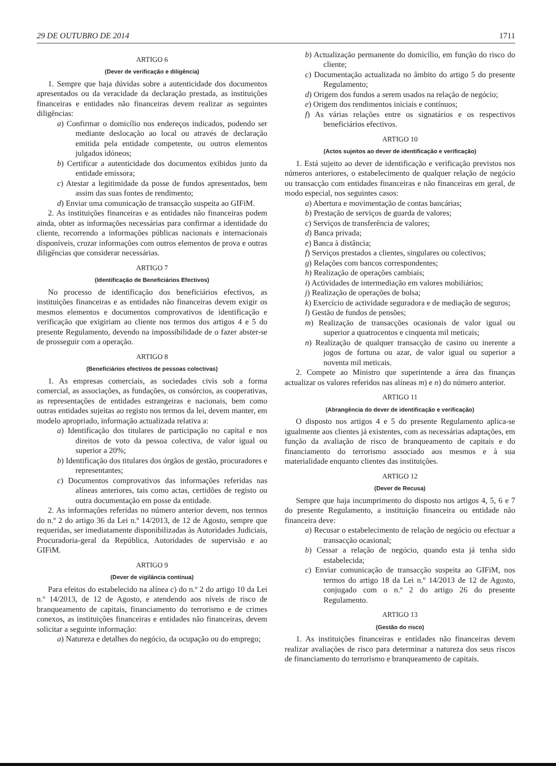29 DE OUTUBRO DE 2014 1711
ARTIGO 6
(Dever de verificação e diligência)
1. Sempre que haja dúvidas sobre a autenticidade dos documentos apresentados ou da veracidade da declaração prestada, as instituições financeiras e entidades não financeiras devem realizar as seguintes diligências:
a) Confirmar o domicílio nos endereços indicados, podendo ser mediante deslocação ao local ou através de declaração emitida pela entidade competente, ou outros elementos julgados idóneos;
b) Certificar a autenticidade dos documentos exibidos junto da entidade emissora;
c) Atestar a legitimidade da posse de fundos apresentados, bem assim das suas fontes de rendimento;
d) Enviar uma comunicação de transacção suspeita ao GIFiM.
2. As instituições financeiras e as entidades não financeiras podem ainda, obter as informações necessárias para confirmar a identidade do cliente, recorrendo a informações públicas nacionais e internacionais disponíveis, cruzar informações com outros elementos de prova e outras diligências que considerar necessárias.
ARTIGO 7
(Identificação de Beneficiários Efectivos)
No processo de identificação dos beneficiários efectivos, as instituições financeiras e as entidades não financeiras devem exigir os mesmos elementos e documentos comprovativos de identificação e verificação que exigiriam ao cliente nos termos dos artigos 4 e 5 do presente Regulamento, devendo na impossibilidade de o fazer abster-se de prosseguir com a operação.
ARTIGO 8
(Beneficiários efectivos de pessoas colectivas)
1. As empresas comerciais, as sociedades civis sob a forma comercial, as associações, as fundações, os consórcios, as cooperativas, as representações de entidades estrangeiras e nacionais, bem como outras entidades sujeitas ao registo nos termos da lei, devem manter, em modelo apropriado, informação actualizada relativa a:
a) Identificação dos titulares de participação no capital e nos direitos de voto da pessoa colectiva, de valor igual ou superior a 20%;
b) Identificação dos titulares dos órgãos de gestão, procuradores e representantes;
c) Documentos comprovativos das informações referidas nas alíneas anteriores, tais como actas, certidões de registo ou outra documentação em posse da entidade.
2. As informações referidas no número anterior devem, nos termos do n.º 2 do artigo 36 da Lei n.º 14/2013, de 12 de Agosto, sempre que requeridas, ser imediatamente disponibilizadas às Autoridades Judiciais, Procuradoria-geral da República, Autoridades de supervisão e ao GIFiM.
ARTIGO 9
(Dever de vigilância contínua)
Para efeitos do estabelecido na alínea c) do n.º 2 do artigo 10 da Lei n.º 14/2013, de 12 de Agosto, e atendendo aos níveis de risco de branqueamento de capitais, financiamento do terrorismo e de crimes conexos, as instituições financeiras e entidades não financeiras, devem solicitar a seguinte informação:
a) Natureza e detalhes do negócio, da ocupação ou do emprego;
b) Actualização permanente do domicílio, em função do risco do cliente;
c) Documentação actualizada no âmbito do artigo 5 do presente Regulamento;
d) Origem dos fundos a serem usados na relação de negócio;
e) Origem dos rendimentos iniciais e contínuos;
f) As várias relações entre os signatários e os respectivos beneficiários efectivos.
ARTIGO 10
(Actos sujeitos ao dever de identificação e verificação)
1. Está sujeito ao dever de identificação e verificação previstos nos números anteriores, o estabelecimento de qualquer relação de negócio ou transacção com entidades financeiras e não financeiras em geral, de modo especial, nos seguintes casos:
a) Abertura e movimentação de contas bancárias;
b) Prestação de serviços de guarda de valores;
c) Serviços de transferência de valores;
d) Banca privada;
e) Banca à distância;
f) Serviços prestados a clientes, singulares ou colectivos;
g) Relações com bancos correspondentes;
h) Realização de operações cambiais;
i) Actividades de intermediação em valores mobiliários;
j) Realização de operações de bolsa;
k) Exercício de actividade seguradora e de mediação de seguros;
l) Gestão de fundos de pensões;
m) Realização de transacções ocasionais de valor igual ou superior a quatrocentos e cinquenta mil meticais;
n) Realização de qualquer transacção de casino ou inerente a jogos de fortuna ou azar, de valor igual ou superior a noventa mil meticais.
2. Compete ao Ministro que superintende a área das finanças actualizar os valores referidos nas alíneas m) e n) do número anterior.
ARTIGO 11
(Abrangência do dever de identificação e verificação)
O disposto nos artigos 4 e 5 do presente Regulamento aplica-se igualmente aos clientes já existentes, com as necessárias adaptações, em função da avaliação de risco de branqueamento de capitais e do financiamento do terrorismo associado aos mesmos e à sua materialidade enquanto clientes das instituições.
ARTIGO 12
(Dever de Recusa)
Sempre que haja incumprimento do disposto nos artigos 4, 5, 6 e 7 do presente Regulamento, a instituição financeira ou entidade não financeira deve:
a) Recusar o estabelecimento de relação de negócio ou efectuar a transacção ocasional;
b) Cessar a relação de negócio, quando esta já tenha sido estabelecida;
c) Enviar comunicação de transacção suspeita ao GIFiM, nos termos do artigo 18 da Lei n.º 14/2013 de 12 de Agosto, conjugado com o n.º 2 do artigo 26 do presente Regulamento.
ARTIGO 13
(Gestão do risco)
1. As instituições financeiras e entidades não financeiras devem realizar avaliações de risco para determinar a natureza dos seus riscos de financiamento do terrorismo e branqueamento de capitais.